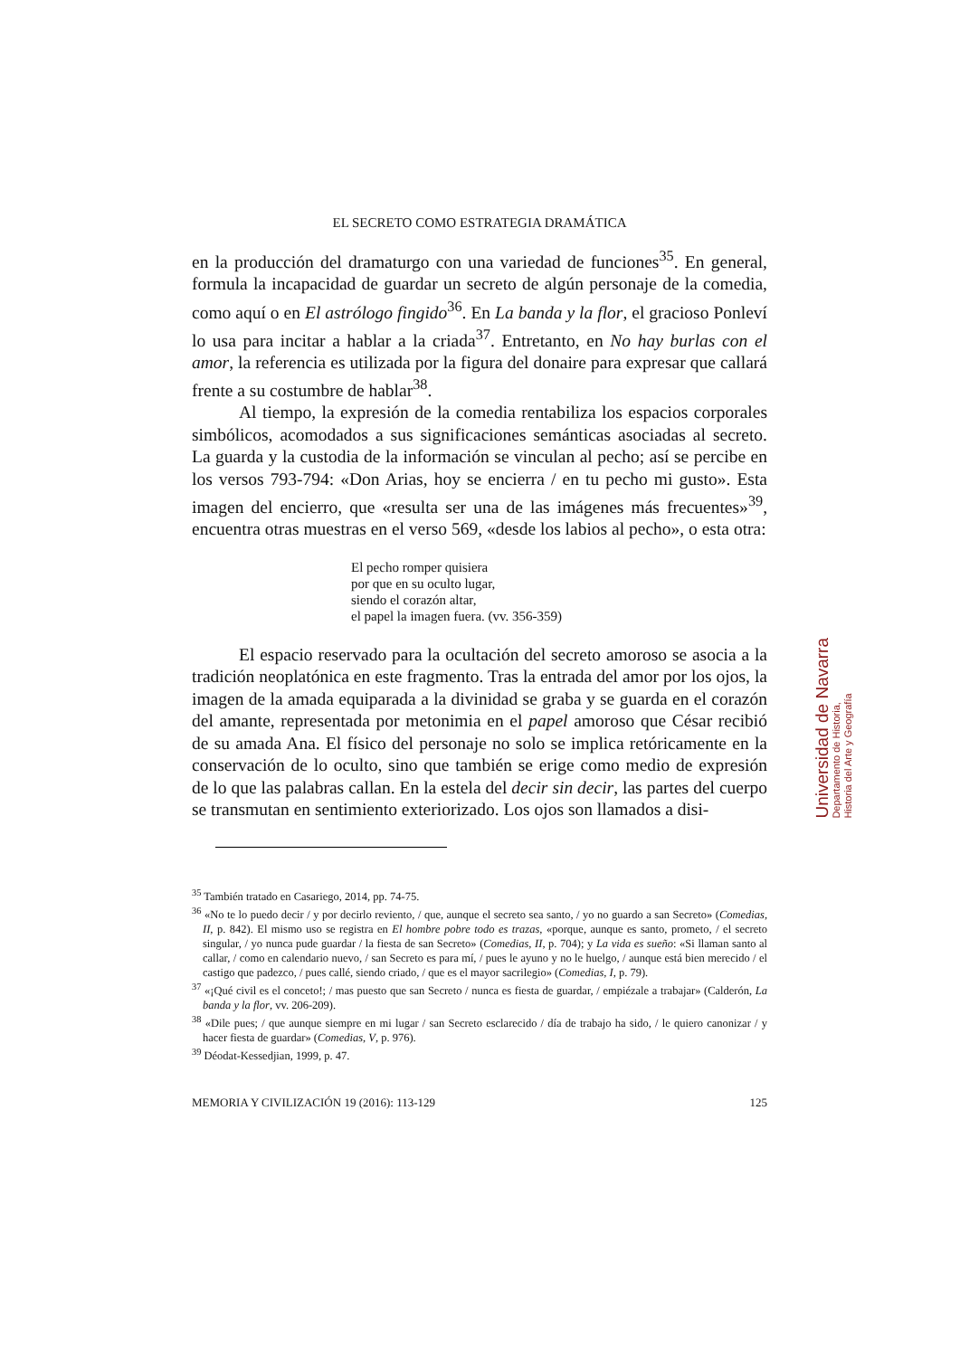EL SECRETO COMO ESTRATEGIA DRAMÁTICA
en la producción del dramaturgo con una variedad de funciones<sup>35</sup>. En general, formula la incapacidad de guardar un secreto de algún personaje de la comedia, como aquí o en El astrólogo fingido<sup>36</sup>. En La banda y la flor, el gracioso Ponleví lo usa para incitar a hablar a la criada<sup>37</sup>. Entretanto, en No hay burlas con el amor, la referencia es utilizada por la figura del donaire para expresar que callará frente a su costumbre de hablar<sup>38</sup>.
Al tiempo, la expresión de la comedia rentabiliza los espacios corporales simbólicos, acomodados a sus significaciones semánticas asociadas al secreto. La guarda y la custodia de la información se vinculan al pecho; así se percibe en los versos 793-794: «Don Arias, hoy se encierra / en tu pecho mi gusto». Esta imagen del encierro, que «resulta ser una de las imágenes más frecuentes»<sup>39</sup>, encuentra otras muestras en el verso 569, «desde los labios al pecho», o esta otra:
El pecho romper quisiera
por que en su oculto lugar,
siendo el corazón altar,
el papel la imagen fuera. (vv. 356-359)
El espacio reservado para la ocultación del secreto amoroso se asocia a la tradición neoplatónica en este fragmento. Tras la entrada del amor por los ojos, la imagen de la amada equiparada a la divinidad se graba y se guarda en el corazón del amante, representada por metonimia en el papel amoroso que César recibió de su amada Ana. El físico del personaje no solo se implica retóricamente en la conservación de lo oculto, sino que también se erige como medio de expresión de lo que las palabras callan. En la estela del decir sin decir, las partes del cuerpo se transmutan en sentimiento exteriorizado. Los ojos son llamados a disi-
<sup>35</sup> También tratado en Casariego, 2014, pp. 74-75.
<sup>36</sup> «No te lo puedo decir / y por decirlo reviento, / que, aunque el secreto sea santo, / yo no guardo a san Secreto» (Comedias, II, p. 842). El mismo uso se registra en El hombre pobre todo es trazas, «porque, aunque es santo, prometo, / el secreto singular, / yo nunca pude guardar / la fiesta de san Secreto» (Comedias, II, p. 704); y La vida es sueño: «Si llaman santo al callar, / como en calendario nuevo, / san Secreto es para mí, / pues le ayuno y no le huelgo, / aunque está bien merecido / el castigo que padezco, / pues callé, siendo criado, / que es el mayor sacrilegio» (Comedias, I, p. 79).
<sup>37</sup> «¡Qué civil es el conceto!; / mas puesto que san Secreto / nunca es fiesta de guardar, / empiézale a trabajar» (Calderón, La banda y la flor, vv. 206-209).
<sup>38</sup> «Dile pues; / que aunque siempre en mi lugar / san Secreto esclarecido / día de trabajo ha sido, / le quiero canonizar / y hacer fiesta de guardar» (Comedias, V, p. 976).
<sup>39</sup> Déodat-Kessedjian, 1999, p. 47.
MEMORIA Y CIVILIZACIÓN 19 (2016): 113-129 125
Universidad de Navarra
Departamento de Historia,
Historia del Arte y Geografía